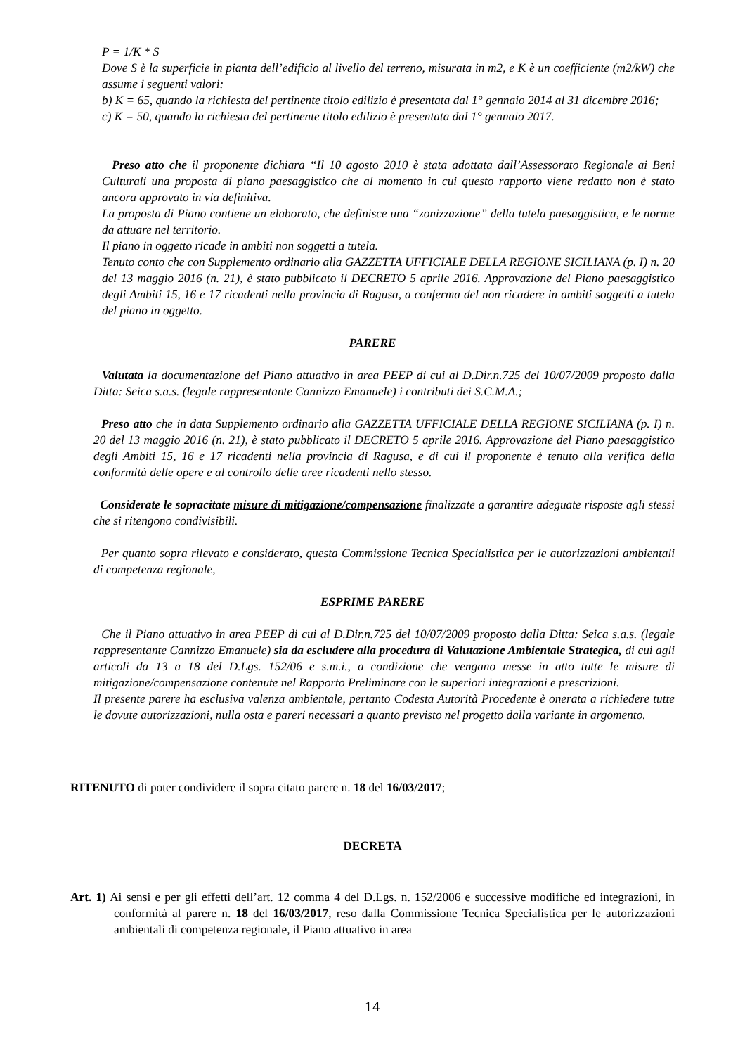P = 1/K * S
Dove S è la superficie in pianta dell’edificio al livello del terreno, misurata in m2, e K è un coefficiente (m2/kW) che assume i seguenti valori:
b) K = 65, quando la richiesta del pertinente titolo edilizio è presentata dal 1° gennaio 2014 al 31 dicembre 2016;
c) K = 50, quando la richiesta del pertinente titolo edilizio è presentata dal 1° gennaio 2017.
Preso atto che il proponente dichiara “Il 10 agosto 2010 è stata adottata dall’Assessorato Regionale ai Beni Culturali una proposta di piano paesaggistico che al momento in cui questo rapporto viene redatto non è stato ancora approvato in via definitiva.
La proposta di Piano contiene un elaborato, che definisce una “zonizzazione” della tutela paesaggistica, e le norme da attuare nel territorio.
Il piano in oggetto ricade in ambiti non soggetti a tutela.
Tenuto conto che con Supplemento ordinario alla GAZZETTA UFFICIALE DELLA REGIONE SICILIANA (p. I) n. 20 del 13 maggio 2016 (n. 21), è stato pubblicato il DECRETO 5 aprile 2016. Approvazione del Piano paesaggistico degli Ambiti 15, 16 e 17 ricadenti nella provincia di Ragusa, a conferma del non ricadere in ambiti soggetti a tutela del piano in oggetto.
PARERE
Valutata la documentazione del Piano attuativo in area PEEP di cui al D.Dir.n.725 del 10/07/2009 proposto dalla Ditta: Seica s.a.s. (legale rappresentante Cannizzo Emanuele) i contributi dei S.C.M.A.;
Preso atto che in data Supplemento ordinario alla GAZZETTA UFFICIALE DELLA REGIONE SICILIANA (p. I) n. 20 del 13 maggio 2016 (n. 21), è stato pubblicato il DECRETO 5 aprile 2016. Approvazione del Piano paesaggistico degli Ambiti 15, 16 e 17 ricadenti nella provincia di Ragusa, e di cui il proponente è tenuto alla verifica della conformità delle opere e al controllo delle aree ricadenti nello stesso.
Considerate le sopracitate misure di mitigazione/compensazione finalizzate a garantire adeguate risposte agli stessi che si ritengono condivisibili.
Per quanto sopra rilevato e considerato, questa Commissione Tecnica Specialistica per le autorizzazioni ambientali di competenza regionale,
ESPRIME PARERE
Che il Piano attuativo in area PEEP di cui al D.Dir.n.725 del 10/07/2009 proposto dalla Ditta: Seica s.a.s. (legale rappresentante Cannizzo Emanuele) sia da escludere alla procedura di Valutazione Ambientale Strategica, di cui agli articoli da 13 a 18 del D.Lgs. 152/06 e s.m.i., a condizione che vengano messe in atto tutte le misure di mitigazione/compensazione contenute nel Rapporto Preliminare con le superiori integrazioni e prescrizioni.
Il presente parere ha esclusiva valenza ambientale, pertanto Codesta Autorità Procedente è onerata a richiedere tutte le dovute autorizzazioni, nulla osta e pareri necessari a quanto previsto nel progetto dalla variante in argomento.
RITENUTO di poter condividere il sopra citato parere n. 18 del 16/03/2017;
DECRETA
Art. 1) Ai sensi e per gli effetti dell’art. 12 comma 4 del D.Lgs. n. 152/2006 e successive modifiche ed integrazioni, in conformità al parere n. 18 del 16/03/2017, reso dalla Commissione Tecnica Specialistica per le autorizzazioni ambientali di competenza regionale, il Piano attuativo in area
14